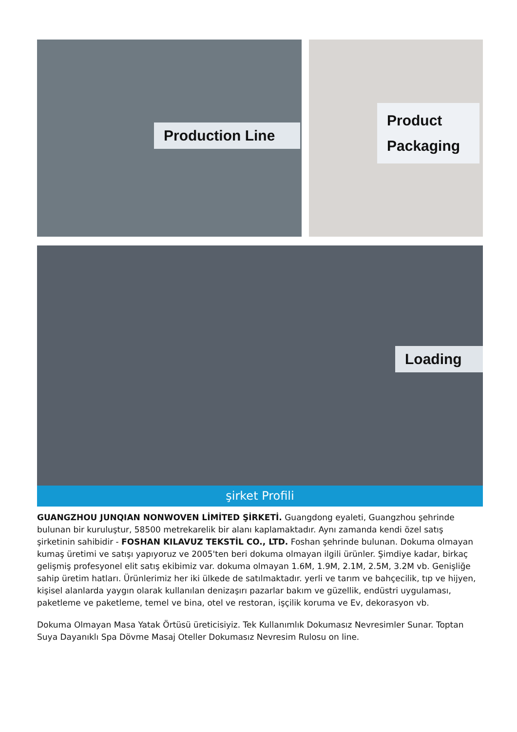Production Line
Product Packaging
Loading
şirket Profili
GUANGZHOU JUNQIAN NONWOVEN LİMİTED ŞİRKETİ. Guangdong eyaleti, Guangzhou şehrinde bulunan bir kuruluştur, 58500 metrekarelik bir alanı kaplamaktadır. Aynı zamanda kendi özel satış şirketinin sahibidir - FOSHAN KILAVUZ TEKSTİL CO., LTD. Foshan şehrinde bulunan. Dokuma olmayan kumaş üretimi ve satışı yapıyoruz ve 2005'ten beri dokuma olmayan ilgili ürünler. Şimdiye kadar, birkaç gelişmiş profesyonel elit satış ekibimiz var. dokuma olmayan 1.6M, 1.9M, 2.1M, 2.5M, 3.2M vb. Genişliğe sahip üretim hatları. Ürünlerimiz her iki ülkede de satılmaktadır. yerli ve tarım ve bahçecilik, tıp ve hijyen, kişisel alanlarda yaygın olarak kullanılan denizaşırı pazarlar bakım ve güzellik, endüstri uygulaması, paketleme ve paketleme, temel ve bina, otel ve restoran, işçilik koruma ve Ev, dekorasyon vb.
Dokuma Olmayan Masa Yatak Örtüsü üreticisiyiz. Tek Kullanımlık Dokumasız Nevresimler Sunar. Toptan Suya Dayanıklı Spa Dövme Masaj Oteller Dokumasız Nevresim Rulosu on line.